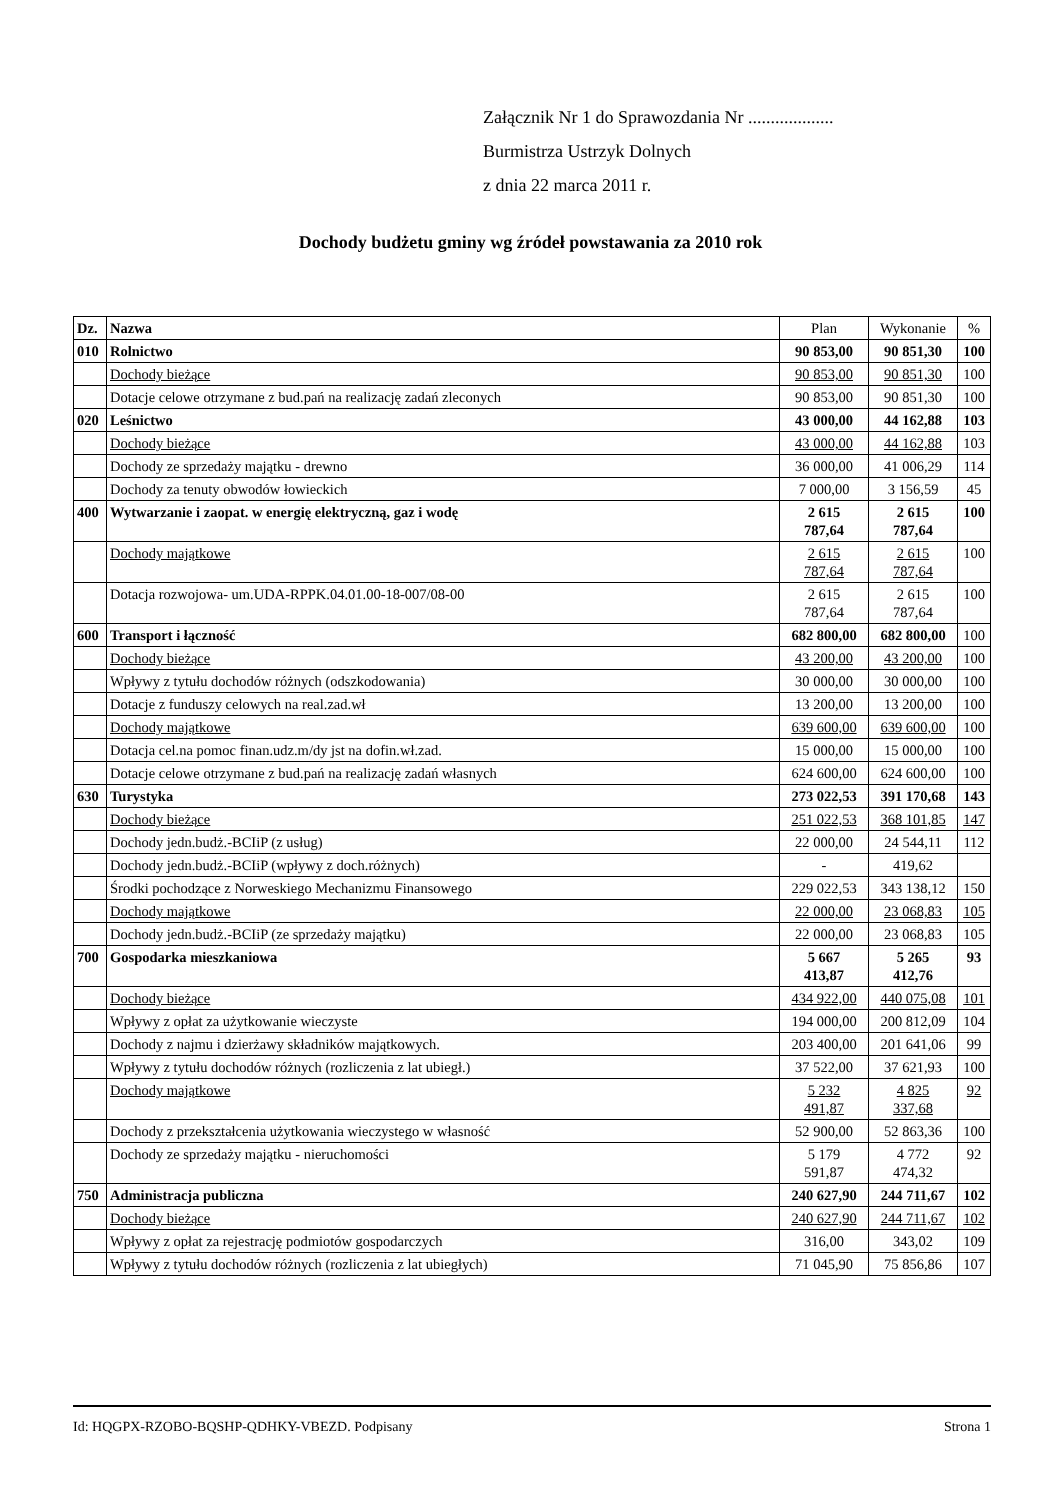Załącznik Nr 1 do Sprawozdania Nr ...................
Burmistrza Ustrzyk Dolnych
z dnia 22 marca 2011 r.
Dochody budżetu gminy wg źródeł powstawania za 2010 rok
| Dz. | Nazwa | Plan | Wykonanie | % |
| --- | --- | --- | --- | --- |
| 010 | Rolnictwo | 90 853,00 | 90 851,30 | 100 |
| | Dochody bieżące | 90 853,00 | 90 851,30 | 100 |
| | Dotacje celowe otrzymane z bud.pań na realizację zadań zleconych | 90 853,00 | 90 851,30 | 100 |
| 020 | Leśnictwo | 43 000,00 | 44 162,88 | 103 |
| | Dochody bieżące | 43 000,00 | 44 162,88 | 103 |
| | Dochody ze sprzedaży majątku - drewno | 36 000,00 | 41 006,29 | 114 |
| | Dochody za tenuty obwodów łowieckich | 7 000,00 | 3 156,59 | 45 |
| 400 | Wytwarzanie i zaopat. w energię elektryczną, gaz i wodę | 2 615 787,64 | 2 615 787,64 | 100 |
| | Dochody majątkowe | 2 615 787,64 | 2 615 787,64 | 100 |
| | Dotacja rozwojowa- um.UDA-RPPK.04.01.00-18-007/08-00 | 2 615 787,64 | 2 615 787,64 | 100 |
| 600 | Transport i łączność | 682 800,00 | 682 800,00 | 100 |
| | Dochody bieżące | 43 200,00 | 43 200,00 | 100 |
| | Wpływy z tytułu dochodów różnych (odszkodowania) | 30 000,00 | 30 000,00 | 100 |
| | Dotacje z funduszy celowych na real.zad.wł | 13 200,00 | 13 200,00 | 100 |
| | Dochody majątkowe | 639 600,00 | 639 600,00 | 100 |
| | Dotacja cel.na pomoc finan.udz.m/dy jst na dofin.wł.zad. | 15 000,00 | 15 000,00 | 100 |
| | Dotacje celowe otrzymane z bud.pań na realizację zadań własnych | 624 600,00 | 624 600,00 | 100 |
| 630 | Turystyka | 273 022,53 | 391 170,68 | 143 |
| | Dochody bieżące | 251 022,53 | 368 101,85 | 147 |
| | Dochody jedn.budż.-BCIiP (z usług) | 22 000,00 | 24 544,11 | 112 |
| | Dochody jedn.budż.-BCIiP (wpływy z doch.różnych) | - | 419,62 | |
| | Środki pochodzące z Norweskiego Mechanizmu Finansowego | 229 022,53 | 343 138,12 | 150 |
| | Dochody majątkowe | 22 000,00 | 23 068,83 | 105 |
| | Dochody jedn.budż.-BCIiP (ze sprzedaży majątku) | 22 000,00 | 23 068,83 | 105 |
| 700 | Gospodarka mieszkaniowa | 5 667 413,87 | 5 265 412,76 | 93 |
| | Dochody bieżące | 434 922,00 | 440 075,08 | 101 |
| | Wpływy z opłat za użytkowanie wieczyste | 194 000,00 | 200 812,09 | 104 |
| | Dochody z najmu i dzierżawy składników majątkowych. | 203 400,00 | 201 641,06 | 99 |
| | Wpływy z tytułu dochodów różnych (rozliczenia z lat ubiegł.) | 37 522,00 | 37 621,93 | 100 |
| | Dochody majątkowe | 5 232 491,87 | 4 825 337,68 | 92 |
| | Dochody z przekształcenia użytkowania wieczystego w własność | 52 900,00 | 52 863,36 | 100 |
| | Dochody ze sprzedaży majątku - nieruchomości | 5 179 591,87 | 4 772 474,32 | 92 |
| 750 | Administracja publiczna | 240 627,90 | 244 711,67 | 102 |
| | Dochody bieżące | 240 627,90 | 244 711,67 | 102 |
| | Wpływy z opłat za rejestrację podmiotów gospodarczych | 316,00 | 343,02 | 109 |
| | Wpływy z tytułu dochodów różnych (rozliczenia z lat ubiegłych) | 71 045,90 | 75 856,86 | 107 |
Id: HQGPX-RZOBO-BQSHP-QDHKY-VBEZD. Podpisany Strona 1